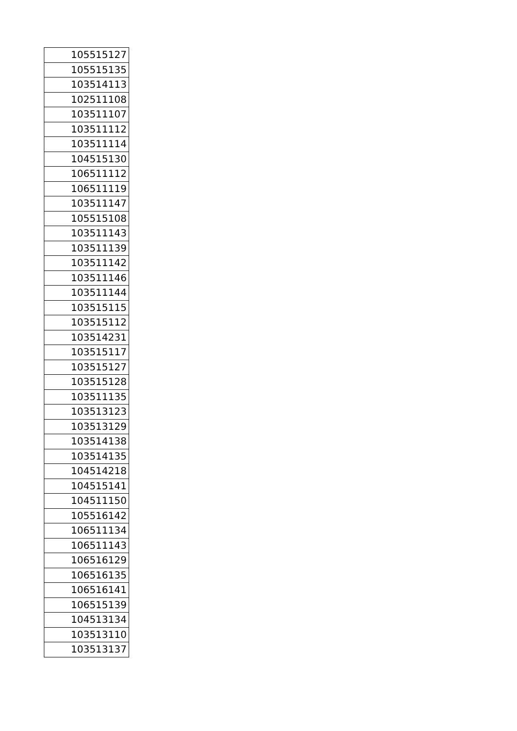| 105515127 |
| 105515135 |
| 103514113 |
| 102511108 |
| 103511107 |
| 103511112 |
| 103511114 |
| 104515130 |
| 106511112 |
| 106511119 |
| 103511147 |
| 105515108 |
| 103511143 |
| 103511139 |
| 103511142 |
| 103511146 |
| 103511144 |
| 103515115 |
| 103515112 |
| 103514231 |
| 103515117 |
| 103515127 |
| 103515128 |
| 103511135 |
| 103513123 |
| 103513129 |
| 103514138 |
| 103514135 |
| 104514218 |
| 104515141 |
| 104511150 |
| 105516142 |
| 106511134 |
| 106511143 |
| 106516129 |
| 106516135 |
| 106516141 |
| 106515139 |
| 104513134 |
| 103513110 |
| 103513137 |